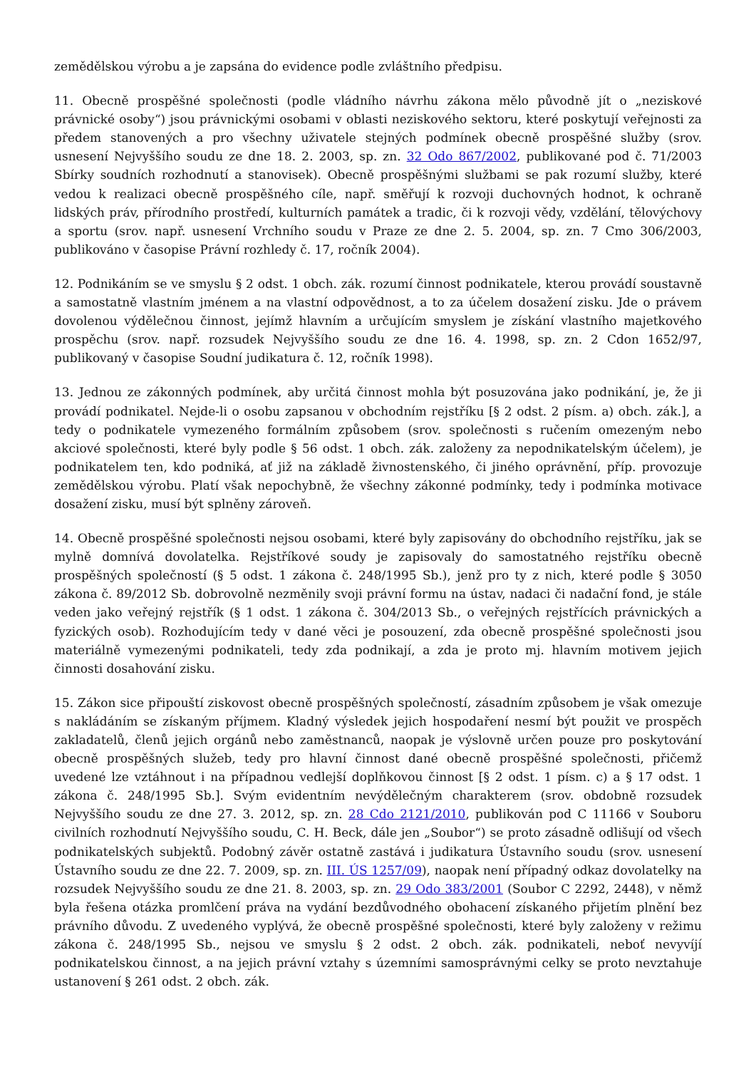zemědělskou výrobu a je zapsána do evidence podle zvláštního předpisu.
11. Obecně prospěšné společnosti (podle vládního návrhu zákona mělo původně jít o „neziskové právnické osoby“) jsou právnickými osobami v oblasti neziskového sektoru, které poskytují veřejnosti za předem stanovených a pro všechny uživatele stejných podmínek obecně prospěšné služby (srov. usnesení Nejvyššího soudu ze dne 18. 2. 2003, sp. zn. 32 Odo 867/2002, publikované pod č. 71/2003 Sbírky soudních rozhodnutí a stanovisek). Obecně prospěšnými službami se pak rozumí služby, které vedou k realizaci obecně prospěšného cíle, např. směřují k rozvoji duchovných hodnot, k ochraně lidských práv, přírodního prostředí, kulturních památek a tradic, či k rozvoji vědy, vzdělání, tělovýchovy a sportu (srov. např. usnesení Vrchního soudu v Praze ze dne 2. 5. 2004, sp. zn. 7 Cmo 306/2003, publikováno v časopise Právní rozhledy č. 17, ročník 2004).
12. Podnikáním se ve smyslu § 2 odst. 1 obch. zák. rozumí činnost podnikatele, kterou provádí soustavně a samostatně vlastním jménem a na vlastní odpovědnost, a to za účelem dosažení zisku. Jde o právem dovolenou výdělečnou činnost, jejímž hlavním a určujícím smyslem je získání vlastního majetkového prospěchu (srov. např. rozsudek Nejvyššího soudu ze dne 16. 4. 1998, sp. zn. 2 Cdon 1652/97, publikovaný v časopise Soudní judikatura č. 12, ročník 1998).
13. Jednou ze zákonných podmínek, aby určitá činnost mohla být posuzována jako podnikání, je, že ji provádí podnikatel. Nejde-li o osobu zapsanou v obchodním rejstříku [§ 2 odst. 2 písm. a) obch. zák.], a tedy o podnikatele vymezeného formálním způsobem (srov. společnosti s ručením omezeným nebo akciové společnosti, které byly podle § 56 odst. 1 obch. zák. založeny za nepodnikatelským účelem), je podnikatelem ten, kdo podniká, ať již na základě živnostenského, či jiného oprávnění, příp. provozuje zemědělskou výrobu. Platí však nepochybně, že všechny zákonné podmínky, tedy i podmínka motivace dosažení zisku, musí být splněny zároveň.
14. Obecně prospěšné společnosti nejsou osobami, které byly zapisovány do obchodního rejstříku, jak se mylně domnívá dovolatelka. Rejstříkové soudy je zapisovaly do samostatného rejstříku obecně prospěšných společností (§ 5 odst. 1 zákona č. 248/1995 Sb.), jenž pro ty z nich, které podle § 3050 zákona č. 89/2012 Sb. dobrovolně nezměnily svoji právní formu na ústav, nadaci či nadační fond, je stále veden jako veřejný rejstřík (§ 1 odst. 1 zákona č. 304/2013 Sb., o veřejných rejstřících právnických a fyzických osob). Rozhodujícím tedy v dané věci je posouzení, zda obecně prospěšné společnosti jsou materiálně vymezenými podnikateli, tedy zda podnikají, a zda je proto mj. hlavním motivem jejich činnosti dosahování zisku.
15. Zákon sice připouští ziskovost obecně prospěšných společností, zásadním způsobem je však omezuje s nakládáním se získaným příjmem. Kladný výsledek jejich hospodaření nesmí být použit ve prospěch zakladatelů, členů jejich orgánů nebo zaměstnanců, naopak je výslovně určen pouze pro poskytování obecně prospěšných služeb, tedy pro hlavní činnost dané obecně prospěšné společnosti, přičemž uvedené lze vztáhnout i na případnou vedlejší doplňkovou činnost [§ 2 odst. 1 písm. c) a § 17 odst. 1 zákona č. 248/1995 Sb.]. Svým evidentním nevýdělečným charakterem (srov. obdobně rozsudek Nejvyššího soudu ze dne 27. 3. 2012, sp. zn. 28 Cdo 2121/2010, publikován pod C 11166 v Souboru civilních rozhodnutí Nejvyššího soudu, C. H. Beck, dále jen „Soubor“) se proto zásadně odlišují od všech podnikatelských subjektů. Podobný závěr ostatně zastává i judikatura Ústavního soudu (srov. usnesení Ústavního soudu ze dne 22. 7. 2009, sp. zn. III. ÚS 1257/09), naopak není případný odkaz dovolatelky na rozsudek Nejvyššího soudu ze dne 21. 8. 2003, sp. zn. 29 Odo 383/2001 (Soubor C 2292, 2448), v němž byla řešena otázka promlčení práva na vydání bezdůvodného obohacení získaného přijetím plnění bez právního důvodu. Z uvedeného vyplývá, že obecně prospěšné společnosti, které byly založeny v režimu zákona č. 248/1995 Sb., nejsou ve smyslu § 2 odst. 2 obch. zák. podnikateli, neboť nevyvíjí podnikatelskou činnost, a na jejich právní vztahy s územními samosprávnými celky se proto nevztahuje ustanovení § 261 odst. 2 obch. zák.